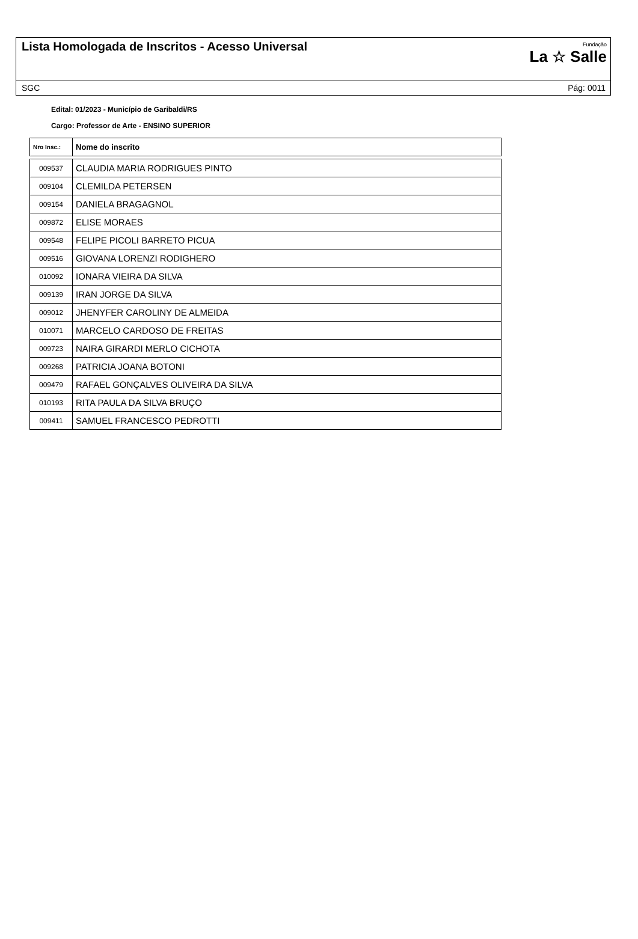Lista Homologada de Inscritos - Acesso Universal
Fundação
La ☆ Salle
SGC Pág: 0011
Edital: 01/2023 - Município de Garibaldi/RS
Cargo: Professor de Arte - ENSINO SUPERIOR
| Nro Insc.: | Nome do inscrito |
| --- | --- |
| 009537 | CLAUDIA MARIA RODRIGUES PINTO |
| 009104 | CLEMILDA PETERSEN |
| 009154 | DANIELA BRAGAGNOL |
| 009872 | ELISE MORAES |
| 009548 | FELIPE PICOLI BARRETO PICUA |
| 009516 | GIOVANA LORENZI RODIGHERO |
| 010092 | IONARA VIEIRA DA SILVA |
| 009139 | IRAN JORGE DA SILVA |
| 009012 | JHENYFER CAROLINY DE ALMEIDA |
| 010071 | MARCELO CARDOSO DE FREITAS |
| 009723 | NAIRA GIRARDI MERLO CICHOTA |
| 009268 | PATRICIA JOANA BOTONI |
| 009479 | RAFAEL GONÇALVES OLIVEIRA DA SILVA |
| 010193 | RITA PAULA DA SILVA BRUÇO |
| 009411 | SAMUEL FRANCESCO PEDROTTI |